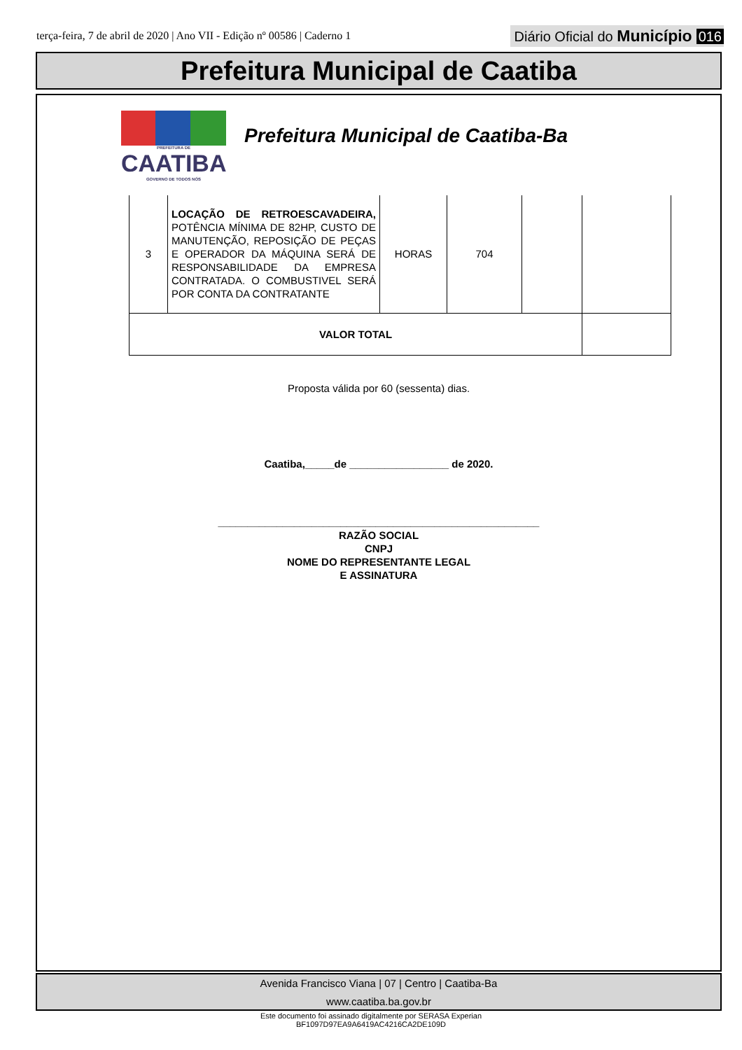terça-feira, 7 de abril de 2020 | Ano VII - Edição nº 00586 | Caderno 1
Diário Oficial do Município 016
Prefeitura Municipal de Caatiba
PREFEITURA DE
CAATIBA
GOVERNO DE TODOS NÓS
Prefeitura Municipal de Caatiba-Ba
| 3 | LOCAÇÃO DE RETROESCAVADEIRA, POTÊNCIA MÍNIMA DE 82HP, CUSTO DE MANUTENÇÃO, REPOSIÇÃO DE PEÇAS E OPERADOR DA MÁQUINA SERÁ DE RESPONSABILIDADE DA EMPRESA CONTRATADA. O COMBUSTIVEL SERÁ POR CONTA DA CONTRATANTE | HORAS | 704 | | |
| VALOR TOTAL | | | | | |
Proposta válida por 60 (sessenta) dias.
Caatiba,_____de _________________ de 2020.
_______________________________________________________
RAZÃO SOCIAL
CNPJ
NOME DO REPRESENTANTE LEGAL
E ASSINATURA
Avenida Francisco Viana | 07 | Centro | Caatiba-Ba
www.caatiba.ba.gov.br
Este documento foi assinado digitalmente por SERASA Experian
BF1097D97EA9A6419AC4216CA2DE109D